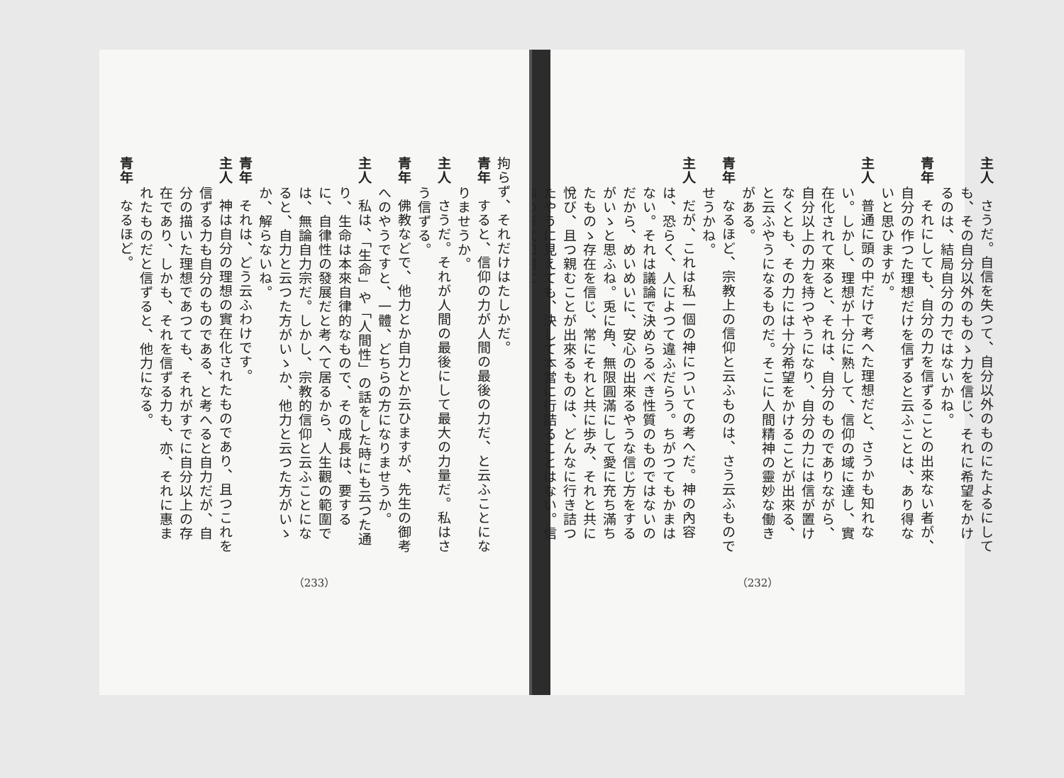主人　さうだ。自信を失つて、自分以外のものにたよるにしても、その自分以外のものゝ力を信じ、それに希望をかけるのは、結局自分の力ではないかね。
青年　それにしても、自分の力を信ずることの出來ない者が、自分の作つた理想だけを信ずると云ふことは、あり得ないと思ひますが。
主人　普通に頭の中だけで考へた理想だと、さうかも知れない。しかし、理想が十分に熟して、信仰の域に達し、實在化されて來ると、それは、自分のものでありながら、自分以上の力を持つやうになり、自分の力には信が置けなくとも、その力には十分希望をかけることが出來る、と云ふやうになるものだ。そこに人間精神の靈妙な働きがある。
青年　なるほど、宗教上の信仰と云ふものは、さう云ふものでせうかね。
主人　だが、これは私一個の神についての考へだ。神の內容は、恐らく、人によつて違ふだらう。ちがつてもかまはない。それは議論で決めらるべき性質のものではないのだから、めいめいに、安心の出來るやうな信じ方をするがいゝと思ふね。兎に角、無限圓滿にして愛に充ち滿ちたものゝ存在を信じ、常にそれと共に歩み、それと共に悅び、且つ親むことが出來るものは、どんなに行き詰つたやうに見えても、決して本當に行詰ることはない。信仰の形式如何に
（232）
拘らず、それだけはたしかだ。
青年　すると、信仰の力が人間の最後の力だ、と云ふことになりませうか。
主人　さうだ。それが人間の最後にして最大の力量だ。私はさう信ずる。
青年　佛教などで、他力とか自力とか云ひますが、先生の御考へのやうですと、一體、どちらの方になりませうか。
主人　私は、「生命」や「人間性」の話をした時にも云つた通り、生命は本來自律的なもので、その成長は、要するに、自律性の發展だと考へて居るから、人生觀の範圍では、無論自力宗だ。しかし、宗教的信仰と云ふことになると、自力と云つた方がいゝか、他力と云つた方がいゝか、解らないね。
青年　それは、どう云ふわけです。
主人　神は自分の理想の實在化されたものであり、且つこれを信ずる力も自分のものである、と考へると自力だが、自分の描いた理想であつても、それがすでに自分以上の存在であり、しかも、それを信ずる力も、亦、それに惠まれたものだと信ずると、他力になる。
青年　なるほど。
（233）